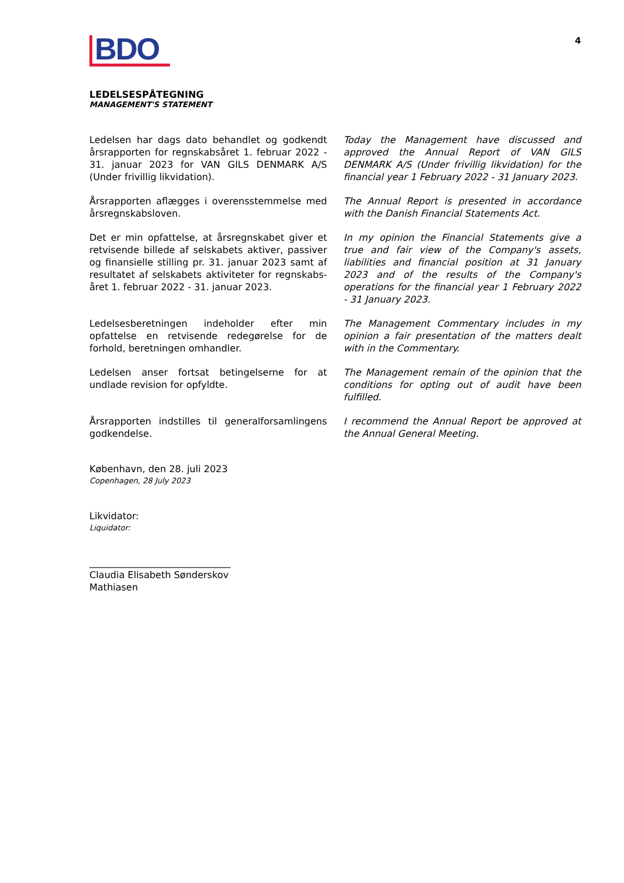BDO
4
LEDELSESPÅTEGNING
MANAGEMENT'S STATEMENT
Ledelsen har dags dato behandlet og godkendt årsrapporten for regnskabsåret 1. februar 2022 - 31. januar 2023 for VAN GILS DENMARK A/S (Under frivillig likvidation).
Today the Management have discussed and approved the Annual Report of VAN GILS DENMARK A/S (Under frivillig likvidation) for the financial year 1 February 2022 - 31 January 2023.
Årsrapporten aflægges i overensstemmelse med årsregnskabsloven.
The Annual Report is presented in accordance with the Danish Financial Statements Act.
Det er min opfattelse, at årsregnskabet giver et retvisende billede af selskabets aktiver, passiver og finansielle stilling pr. 31. januar 2023 samt af resultatet af selskabets aktiviteter for regnskabs-året 1. februar 2022 - 31. januar 2023.
In my opinion the Financial Statements give a true and fair view of the Company's assets, liabilities and financial position at 31 January 2023 and of the results of the Company's operations for the financial year 1 February 2022 - 31 January 2023.
Ledelsesberetningen indeholder efter min opfattelse en retvisende redegørelse for de forhold, beretningen omhandler.
The Management Commentary includes in my opinion a fair presentation of the matters dealt with in the Commentary.
Ledelsen anser fortsat betingelserne for at undlade revision for opfyldte.
The Management remain of the opinion that the conditions for opting out of audit have been fulfilled.
Årsrapporten indstilles til generalforsamlingens godkendelse.
I recommend the Annual Report be approved at the Annual General Meeting.
København, den 28. juli 2023
Copenhagen, 28 July 2023
Likvidator:
Liquidator:
______________________________
Claudia Elisabeth Sønderskov
Mathiasen